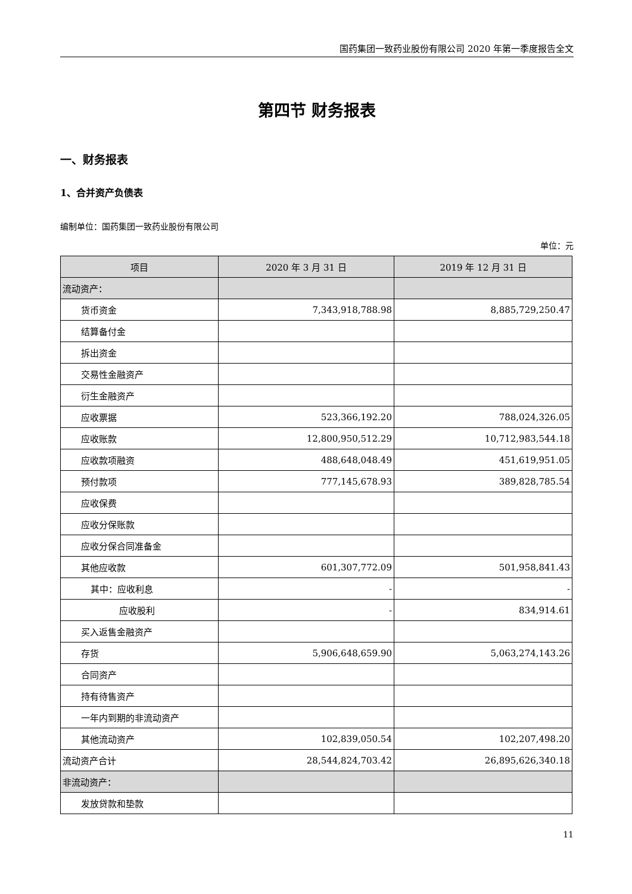国药集团一致药业股份有限公司 2020 年第一季度报告全文
第四节 财务报表
一、财务报表
1、合并资产负债表
编制单位：国药集团一致药业股份有限公司
单位：元
| 项目 | 2020 年 3 月 31 日 | 2019 年 12 月 31 日 |
| --- | --- | --- |
| 流动资产： | | |
| 货币资金 | 7,343,918,788.98 | 8,885,729,250.47 |
| 结算备付金 | | |
| 拆出资金 | | |
| 交易性金融资产 | | |
| 衍生金融资产 | | |
| 应收票据 | 523,366,192.20 | 788,024,326.05 |
| 应收账款 | 12,800,950,512.29 | 10,712,983,544.18 |
| 应收款项融资 | 488,648,048.49 | 451,619,951.05 |
| 预付款项 | 777,145,678.93 | 389,828,785.54 |
| 应收保费 | | |
| 应收分保账款 | | |
| 应收分保合同准备金 | | |
| 其他应收款 | 601,307,772.09 | 501,958,841.43 |
| 其中：应收利息 | - | - |
| 应收股利 | - | 834,914.61 |
| 买入返售金融资产 | | |
| 存货 | 5,906,648,659.90 | 5,063,274,143.26 |
| 合同资产 | | |
| 持有待售资产 | | |
| 一年内到期的非流动资产 | | |
| 其他流动资产 | 102,839,050.54 | 102,207,498.20 |
| 流动资产合计 | 28,544,824,703.42 | 26,895,626,340.18 |
| 非流动资产： | | |
| 发放贷款和垫款 | | |
11